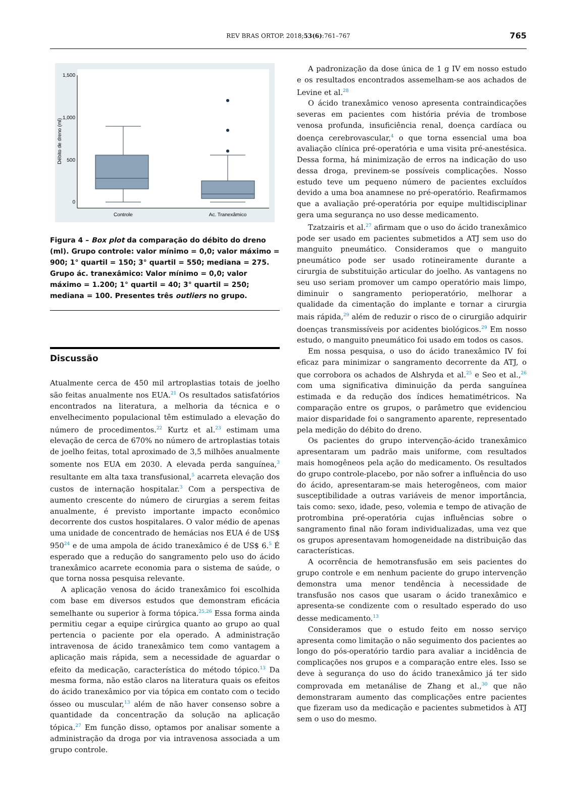REV BRAS ORTOP. 2018;53(6):761–767 765
1,500
1,000
500
0
Débito de dreno (ml)
Controle
Ac. Tranexâmico
Figura 4 – Box plot da comparação do débito do dreno (ml). Grupo controle: valor mínimo = 0,0; valor máximo = 900; 1° quartil = 150; 3° quartil = 550; mediana = 275.
Grupo ác. tranexâmico: Valor mínimo = 0,0; valor máximo = 1.200; 1° quartil = 40; 3° quartil = 250; mediana = 100. Presentes três outliers no grupo.
Discussão
Atualmente cerca de 450 mil artroplastias totais de joelho são feitas anualmente nos EUA.<sup>21</sup> Os resultados satisfatórios encontrados na literatura, a melhoria da técnica e o envelhecimento populacional têm estimulado a elevação do número de procedimentos.<sup>22</sup> Kurtz et al.<sup>23</sup> estimam uma elevação de cerca de 670% no número de artroplastias totais de joelho feitas, total aproximado de 3,5 milhões anualmente somente nos EUA em 2030. A elevada perda sanguínea,<sup>3</sup> resultante em alta taxa transfusional,<sup>5</sup> acarreta elevação dos custos de internação hospitalar.<sup>3</sup> Com a perspectiva de aumento crescente do número de cirurgias a serem feitas anualmente, é previsto importante impacto econômico decorrente dos custos hospitalares. O valor médio de apenas uma unidade de concentrado de hemácias nos EUA é de US$ 950<sup>24</sup> e de uma ampola de ácido tranexâmico é de US$ 6.<sup>5</sup> É esperado que a redução do sangramento pelo uso do ácido tranexâmico acarrete economia para o sistema de saúde, o que torna nossa pesquisa relevante.
A aplicação venosa do ácido tranexâmico foi escolhida com base em diversos estudos que demonstram eficácia semelhante ou superior à forma tópica.<sup>25,26</sup> Essa forma ainda permitiu cegar a equipe cirúrgica quanto ao grupo ao qual pertencia o paciente por ela operado. A administração intravenosa de ácido tranexâmico tem como vantagem a aplicação mais rápida, sem a necessidade de aguardar o efeito da medicação, característica do método tópico.<sup>13</sup> Da mesma forma, não estão claros na literatura quais os efeitos do ácido tranexâmico por via tópica em contato com o tecido ósseo ou muscular,<sup>13</sup> além de não haver consenso sobre a quantidade da concentração da solução na aplicação tópica.<sup>27</sup> Em função disso, optamos por analisar somente a administração da droga por via intravenosa associada a um grupo controle.
A padronização da dose única de 1 g IV em nosso estudo e os resultados encontrados assemelham-se aos achados de Levine et al.<sup>28</sup>
O ácido tranexâmico venoso apresenta contraindicações severas em pacientes com história prévia de trombose venosa profunda, insuficiência renal, doença cardíaca ou doença cerebrovascular,<sup>4</sup> o que torna essencial uma boa avaliação clínica pré-operatória e uma visita pré-anestésica. Dessa forma, há minimização de erros na indicação do uso dessa droga, previnem-se possíveis complicações. Nosso estudo teve um pequeno número de pacientes excluídos devido a uma boa anamnese no pré-operatório. Reafirmamos que a avaliação pré-operatória por equipe multidisciplinar gera uma segurança no uso desse medicamento.
Tzatzairis et al.<sup>27</sup> afirmam que o uso do ácido tranexâmico pode ser usado em pacientes submetidos a ATJ sem uso do manguito pneumático. Consideramos que o manguito pneumático pode ser usado rotineiramente durante a cirurgia de substituição articular do joelho. As vantagens no seu uso seriam promover um campo operatório mais limpo, diminuir o sangramento perioperatório, melhorar a qualidade da cimentação do implante e tornar a cirurgia mais rápida,<sup>29</sup> além de reduzir o risco de o cirurgião adquirir doenças transmissíveis por acidentes biológicos.<sup>29</sup> Em nosso estudo, o manguito pneumático foi usado em todos os casos.
Em nossa pesquisa, o uso do ácido tranexâmico IV foi eficaz para minimizar o sangramento decorrente da ATJ, o que corrobora os achados de Alshryda et al.<sup>25</sup> e Seo et al.,<sup>26</sup> com uma significativa diminuição da perda sanguínea estimada e da redução dos índices hematimétricos. Na comparação entre os grupos, o parâmetro que evidenciou maior disparidade foi o sangramento aparente, representado pela medição do débito do dreno.
Os pacientes do grupo intervenção-ácido tranexâmico apresentaram um padrão mais uniforme, com resultados mais homogêneos pela ação do medicamento. Os resultados do grupo controle-placebo, por não sofrer a influência do uso do ácido, apresentaram-se mais heterogêneos, com maior susceptibilidade a outras variáveis de menor importância, tais como: sexo, idade, peso, volemia e tempo de ativação de protrombina pré-operatória cujas influências sobre o sangramento final não foram individualizadas, uma vez que os grupos apresentavam homogeneidade na distribuição das características.
A ocorrência de hemotransfusão em seis pacientes do grupo controle e em nenhum paciente do grupo intervenção demonstra uma menor tendência à necessidade de transfusão nos casos que usaram o ácido tranexâmico e apresenta-se condizente com o resultado esperado do uso desse medicamento.<sup>13</sup>
Consideramos que o estudo feito em nosso serviço apresenta como limitação o não seguimento dos pacientes ao longo do pós-operatório tardio para avaliar a incidência de complicações nos grupos e a comparação entre eles. Isso se deve à segurança do uso do ácido tranexâmico já ter sido comprovada em metanálise de Zhang et al.,<sup>30</sup> que não demonstraram aumento das complicações entre pacientes que fizeram uso da medicação e pacientes submetidos à ATJ sem o uso do mesmo.